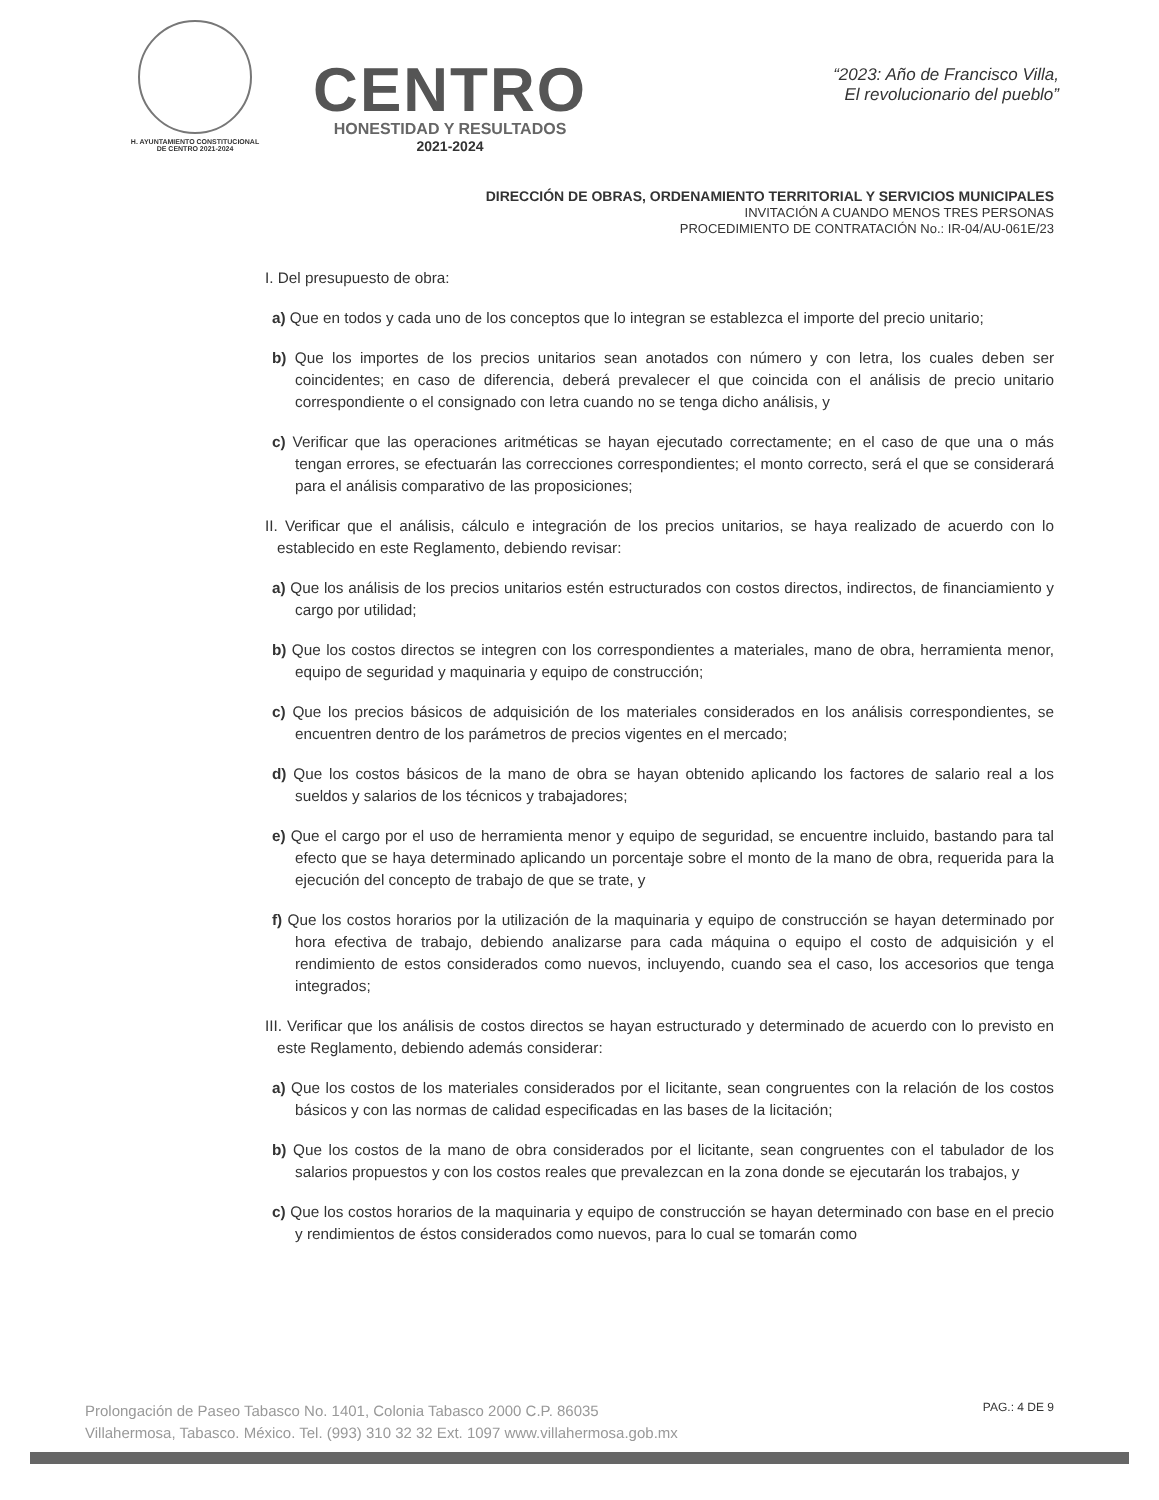H. AYUNTAMIENTO CONSTITUCIONAL
DE CENTRO 2021-2024
CENTRO
HONESTIDAD Y RESULTADOS
2021-2024
“2023: Año de Francisco Villa,
El revolucionario del pueblo”
DIRECCIÓN DE OBRAS, ORDENAMIENTO TERRITORIAL Y SERVICIOS MUNICIPALES
INVITACIÓN A CUANDO MENOS TRES PERSONAS
PROCEDIMIENTO DE CONTRATACIÓN No.: IR-04/AU-061E/23
I. Del presupuesto de obra:
a) Que en todos y cada uno de los conceptos que lo integran se establezca el importe del precio unitario;
b) Que los importes de los precios unitarios sean anotados con número y con letra, los cuales deben ser coincidentes; en caso de diferencia, deberá prevalecer el que coincida con el análisis de precio unitario correspondiente o el consignado con letra cuando no se tenga dicho análisis, y
c) Verificar que las operaciones aritméticas se hayan ejecutado correctamente; en el caso de que una o más tengan errores, se efectuarán las correcciones correspondientes; el monto correcto, será el que se considerará para el análisis comparativo de las proposiciones;
II. Verificar que el análisis, cálculo e integración de los precios unitarios, se haya realizado de acuerdo con lo establecido en este Reglamento, debiendo revisar:
a) Que los análisis de los precios unitarios estén estructurados con costos directos, indirectos, de financiamiento y cargo por utilidad;
b) Que los costos directos se integren con los correspondientes a materiales, mano de obra, herramienta menor, equipo de seguridad y maquinaria y equipo de construcción;
c) Que los precios básicos de adquisición de los materiales considerados en los análisis correspondientes, se encuentren dentro de los parámetros de precios vigentes en el mercado;
d) Que los costos básicos de la mano de obra se hayan obtenido aplicando los factores de salario real a los sueldos y salarios de los técnicos y trabajadores;
e) Que el cargo por el uso de herramienta menor y equipo de seguridad, se encuentre incluido, bastando para tal efecto que se haya determinado aplicando un porcentaje sobre el monto de la mano de obra, requerida para la ejecución del concepto de trabajo de que se trate, y
f) Que los costos horarios por la utilización de la maquinaria y equipo de construcción se hayan determinado por hora efectiva de trabajo, debiendo analizarse para cada máquina o equipo el costo de adquisición y el rendimiento de estos considerados como nuevos, incluyendo, cuando sea el caso, los accesorios que tenga integrados;
III. Verificar que los análisis de costos directos se hayan estructurado y determinado de acuerdo con lo previsto en este Reglamento, debiendo además considerar:
a) Que los costos de los materiales considerados por el licitante, sean congruentes con la relación de los costos básicos y con las normas de calidad especificadas en las bases de la licitación;
b) Que los costos de la mano de obra considerados por el licitante, sean congruentes con el tabulador de los salarios propuestos y con los costos reales que prevalezcan en la zona donde se ejecutarán los trabajos, y
c) Que los costos horarios de la maquinaria y equipo de construcción se hayan determinado con base en el precio y rendimientos de éstos considerados como nuevos, para lo cual se tomarán como
Prolongación de Paseo Tabasco No. 1401, Colonia Tabasco 2000 C.P. 86035
Villahermosa, Tabasco. México. Tel. (993) 310 32 32 Ext. 1097 www.villahermosa.gob.mx
PAG.: 4 DE 9